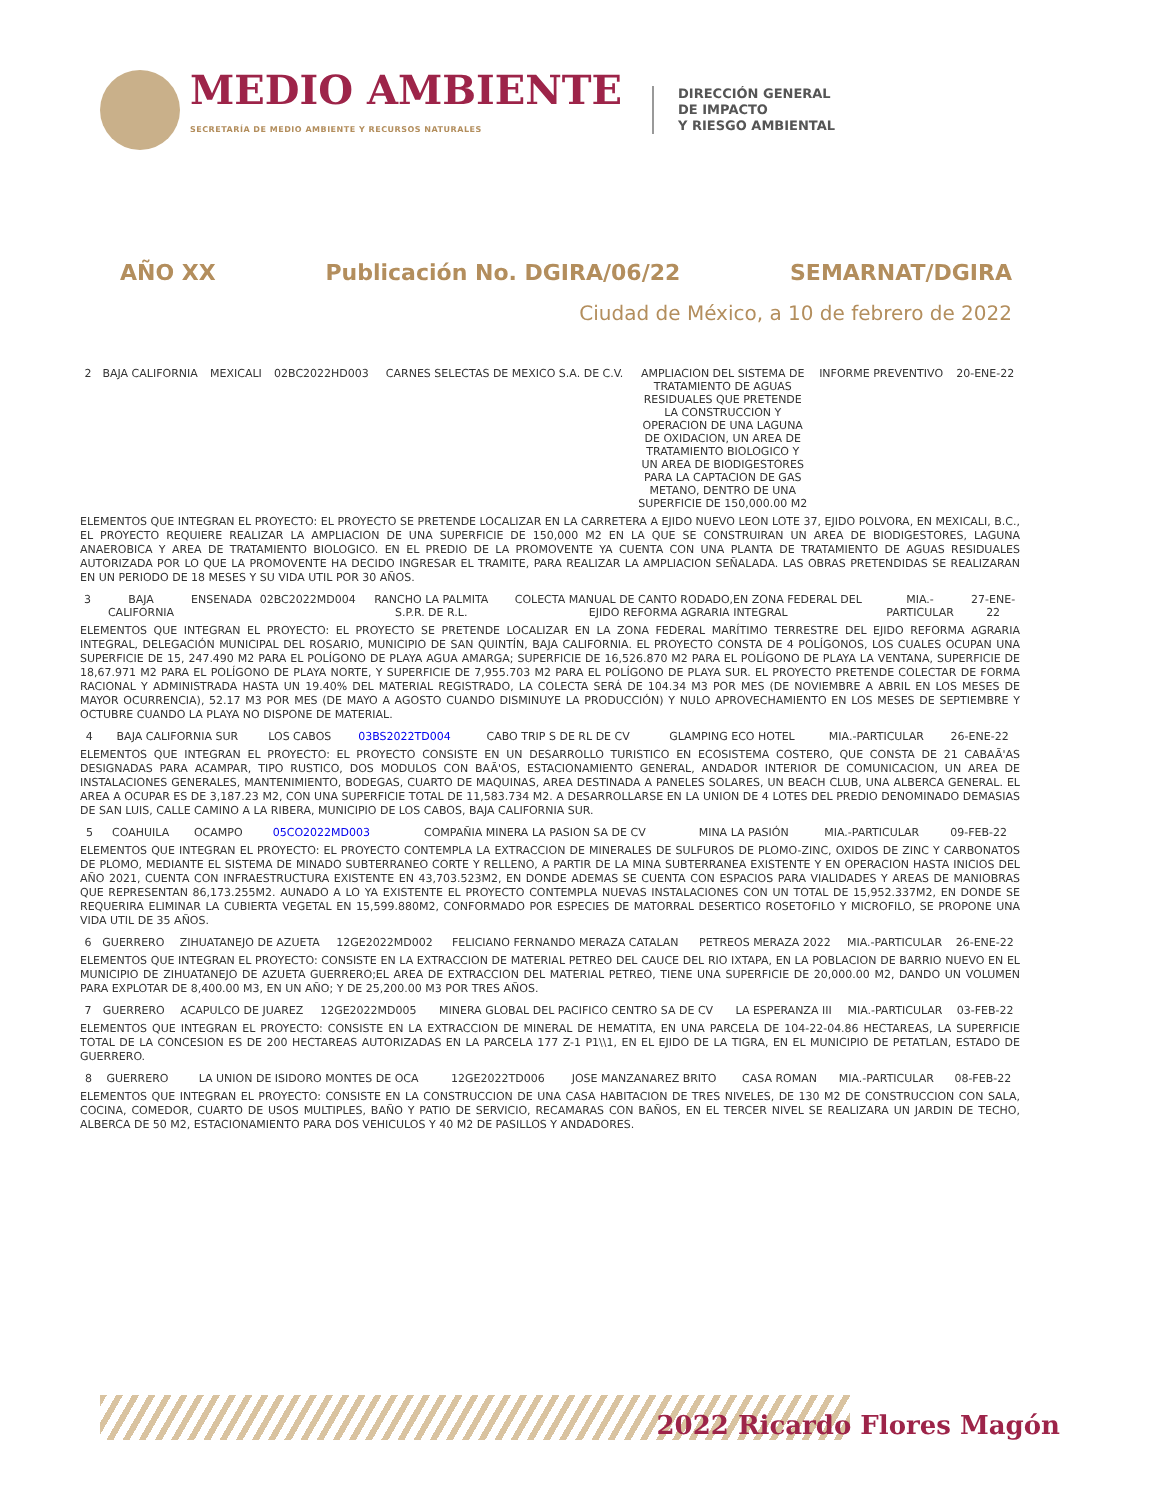MEDIO AMBIENTE
SECRETARÍA DE MEDIO AMBIENTE Y RECURSOS NATURALES
DIRECCIÓN GENERAL
DE IMPACTO
Y RIESGO AMBIENTAL
AÑO XX Publicación No. DGIRA/06/22 SEMARNAT/DGIRA
Ciudad de México, a 10 de febrero de 2022
| 2 | BAJA CALIFORNIA | MEXICALI | 02BC2022HD003 | CARNES SELECTAS DE MEXICO S.A. DE C.V. | AMPLIACION DEL SISTEMA DE TRATAMIENTO DE AGUAS RESIDUALES QUE PRETENDE LA CONSTRUCCION Y OPERACION DE UNA LAGUNA DE OXIDACION, UN AREA DE TRATAMIENTO BIOLOGICO Y UN AREA DE BIODIGESTORES PARA LA CAPTACION DE GAS METANO, DENTRO DE UNA SUPERFICIE DE 150,000.00 M2 | INFORME PREVENTIVO | 20-ENE-22 |
ELEMENTOS QUE INTEGRAN EL PROYECTO: EL PROYECTO SE PRETENDE LOCALIZAR EN LA CARRETERA A EJIDO NUEVO LEON LOTE 37, EJIDO POLVORA, EN MEXICALI, B.C., EL PROYECTO REQUIERE REALIZAR LA AMPLIACION DE UNA SUPERFICIE DE 150,000 M2 EN LA QUE SE CONSTRUIRAN UN AREA DE BIODIGESTORES, LAGUNA ANAEROBICA Y AREA DE TRATAMIENTO BIOLOGICO. EN EL PREDIO DE LA PROMOVENTE YA CUENTA CON UNA PLANTA DE TRATAMIENTO DE AGUAS RESIDUALES AUTORIZADA POR LO QUE LA PROMOVENTE HA DECIDO INGRESAR EL TRAMITE, PARA REALIZAR LA AMPLIACION SEÑALADA. LAS OBRAS PRETENDIDAS SE REALIZARAN EN UN PERIODO DE 18 MESES Y SU VIDA UTIL POR 30 AÑOS.
| 3 | BAJA CALIFORNIA | ENSENADA | 02BC2022MD004 | RANCHO LA PALMITA S.P.R. DE R.L. | COLECTA MANUAL DE CANTO RODADO,EN ZONA FEDERAL DEL EJIDO REFORMA AGRARIA INTEGRAL | MIA.-PARTICULAR | 27-ENE-22 |
ELEMENTOS QUE INTEGRAN EL PROYECTO: EL PROYECTO SE PRETENDE LOCALIZAR EN LA ZONA FEDERAL MARÍTIMO TERRESTRE DEL EJIDO REFORMA AGRARIA INTEGRAL, DELEGACIÓN MUNICIPAL DEL ROSARIO, MUNICIPIO DE SAN QUINTÍN, BAJA CALIFORNIA. EL PROYECTO CONSTA DE 4 POLÍGONOS, LOS CUALES OCUPAN UNA SUPERFICIE DE 15, 247.490 M2 PARA EL POLÍGONO DE PLAYA AGUA AMARGA; SUPERFICIE DE 16,526.870 M2 PARA EL POLÍGONO DE PLAYA LA VENTANA, SUPERFICIE DE 18,67.971 M2 PARA EL POLÍGONO DE PLAYA NORTE, Y SUPERFICIE DE 7,955.703 M2 PARA EL POLÍGONO DE PLAYA SUR. EL PROYECTO PRETENDE COLECTAR DE FORMA RACIONAL Y ADMINISTRADA HASTA UN 19.40% DEL MATERIAL REGISTRADO, LA COLECTA SERÁ DE 104.34 M3 POR MES (DE NOVIEMBRE A ABRIL EN LOS MESES DE MAYOR OCURRENCIA), 52.17 M3 POR MES (DE MAYO A AGOSTO CUANDO DISMINUYE LA PRODUCCIÓN) Y NULO APROVECHAMIENTO EN LOS MESES DE SEPTIEMBRE Y OCTUBRE CUANDO LA PLAYA NO DISPONE DE MATERIAL.
| 4 | BAJA CALIFORNIA SUR | LOS CABOS | 03BS2022TD004 | CABO TRIP S DE RL DE CV | GLAMPING ECO HOTEL | MIA.-PARTICULAR | 26-ENE-22 |
ELEMENTOS QUE INTEGRAN EL PROYECTO: EL PROYECTO CONSISTE EN UN DESARROLLO TURISTICO EN ECOSISTEMA COSTERO, QUE CONSTA DE 21 CABAÃ'AS DESIGNADAS PARA ACAMPAR, TIPO RUSTICO, DOS MODULOS CON BAÃ'OS, ESTACIONAMIENTO GENERAL, ANDADOR INTERIOR DE COMUNICACION, UN AREA DE INSTALACIONES GENERALES, MANTENIMIENTO, BODEGAS, CUARTO DE MAQUINAS, AREA DESTINADA A PANELES SOLARES, UN BEACH CLUB, UNA ALBERCA GENERAL. EL AREA A OCUPAR ES DE 3,187.23 M2, CON UNA SUPERFICIE TOTAL DE 11,583.734 M2. A DESARROLLARSE EN LA UNION DE 4 LOTES DEL PREDIO DENOMINADO DEMASIAS DE SAN LUIS, CALLE CAMINO A LA RIBERA, MUNICIPIO DE LOS CABOS, BAJA CALIFORNIA SUR.
| 5 | COAHUILA | OCAMPO | 05CO2022MD003 | COMPAÑIA MINERA LA PASION SA DE CV | MINA LA PASIÓN | MIA.-PARTICULAR | 09-FEB-22 |
ELEMENTOS QUE INTEGRAN EL PROYECTO: EL PROYECTO CONTEMPLA LA EXTRACCION DE MINERALES DE SULFUROS DE PLOMO-ZINC, OXIDOS DE ZINC Y CARBONATOS DE PLOMO, MEDIANTE EL SISTEMA DE MINADO SUBTERRANEO CORTE Y RELLENO, A PARTIR DE LA MINA SUBTERRANEA EXISTENTE Y EN OPERACION HASTA INICIOS DEL AÑO 2021, CUENTA CON INFRAESTRUCTURA EXISTENTE EN 43,703.523M2, EN DONDE ADEMAS SE CUENTA CON ESPACIOS PARA VIALIDADES Y AREAS DE MANIOBRAS QUE REPRESENTAN 86,173.255M2. AUNADO A LO YA EXISTENTE EL PROYECTO CONTEMPLA NUEVAS INSTALACIONES CON UN TOTAL DE 15,952.337M2, EN DONDE SE REQUERIRA ELIMINAR LA CUBIERTA VEGETAL EN 15,599.880M2, CONFORMADO POR ESPECIES DE MATORRAL DESERTICO ROSETOFILO Y MICROFILO, SE PROPONE UNA VIDA UTIL DE 35 AÑOS.
| 6 | GUERRERO | ZIHUATANEJO DE AZUETA | 12GE2022MD002 | FELICIANO FERNANDO MERAZA CATALAN | PETREOS MERAZA 2022 | MIA.-PARTICULAR | 26-ENE-22 |
ELEMENTOS QUE INTEGRAN EL PROYECTO: CONSISTE EN LA EXTRACCION DE MATERIAL PETREO DEL CAUCE DEL RIO IXTAPA, EN LA POBLACION DE BARRIO NUEVO EN EL MUNICIPIO DE ZIHUATANEJO DE AZUETA GUERRERO;EL AREA DE EXTRACCION DEL MATERIAL PETREO, TIENE UNA SUPERFICIE DE 20,000.00 M2, DANDO UN VOLUMEN PARA EXPLOTAR DE 8,400.00 M3, EN UN AÑO; Y DE 25,200.00 M3 POR TRES AÑOS.
| 7 | GUERRERO | ACAPULCO DE JUAREZ | 12GE2022MD005 | MINERA GLOBAL DEL PACIFICO CENTRO SA DE CV | LA ESPERANZA III | MIA.-PARTICULAR | 03-FEB-22 |
ELEMENTOS QUE INTEGRAN EL PROYECTO: CONSISTE EN LA EXTRACCION DE MINERAL DE HEMATITA, EN UNA PARCELA DE 104-22-04.86 HECTAREAS, LA SUPERFICIE TOTAL DE LA CONCESION ES DE 200 HECTAREAS AUTORIZADAS EN LA PARCELA 177 Z-1 P1\\1, EN EL EJIDO DE LA TIGRA, EN EL MUNICIPIO DE PETATLAN, ESTADO DE GUERRERO.
| 8 | GUERRERO | LA UNION DE ISIDORO MONTES DE OCA | 12GE2022TD006 | JOSE MANZANAREZ BRITO | CASA ROMAN | MIA.-PARTICULAR | 08-FEB-22 |
ELEMENTOS QUE INTEGRAN EL PROYECTO: CONSISTE EN LA CONSTRUCCION DE UNA CASA HABITACION DE TRES NIVELES, DE 130 M2 DE CONSTRUCCION CON SALA, COCINA, COMEDOR, CUARTO DE USOS MULTIPLES, BAÑO Y PATIO DE SERVICIO, RECAMARAS CON BAÑOS, EN EL TERCER NIVEL SE REALIZARA UN JARDIN DE TECHO, ALBERCA DE 50 M2, ESTACIONAMIENTO PARA DOS VEHICULOS Y 40 M2 DE PASILLOS Y ANDADORES.
2022 Ricardo Flores Magón